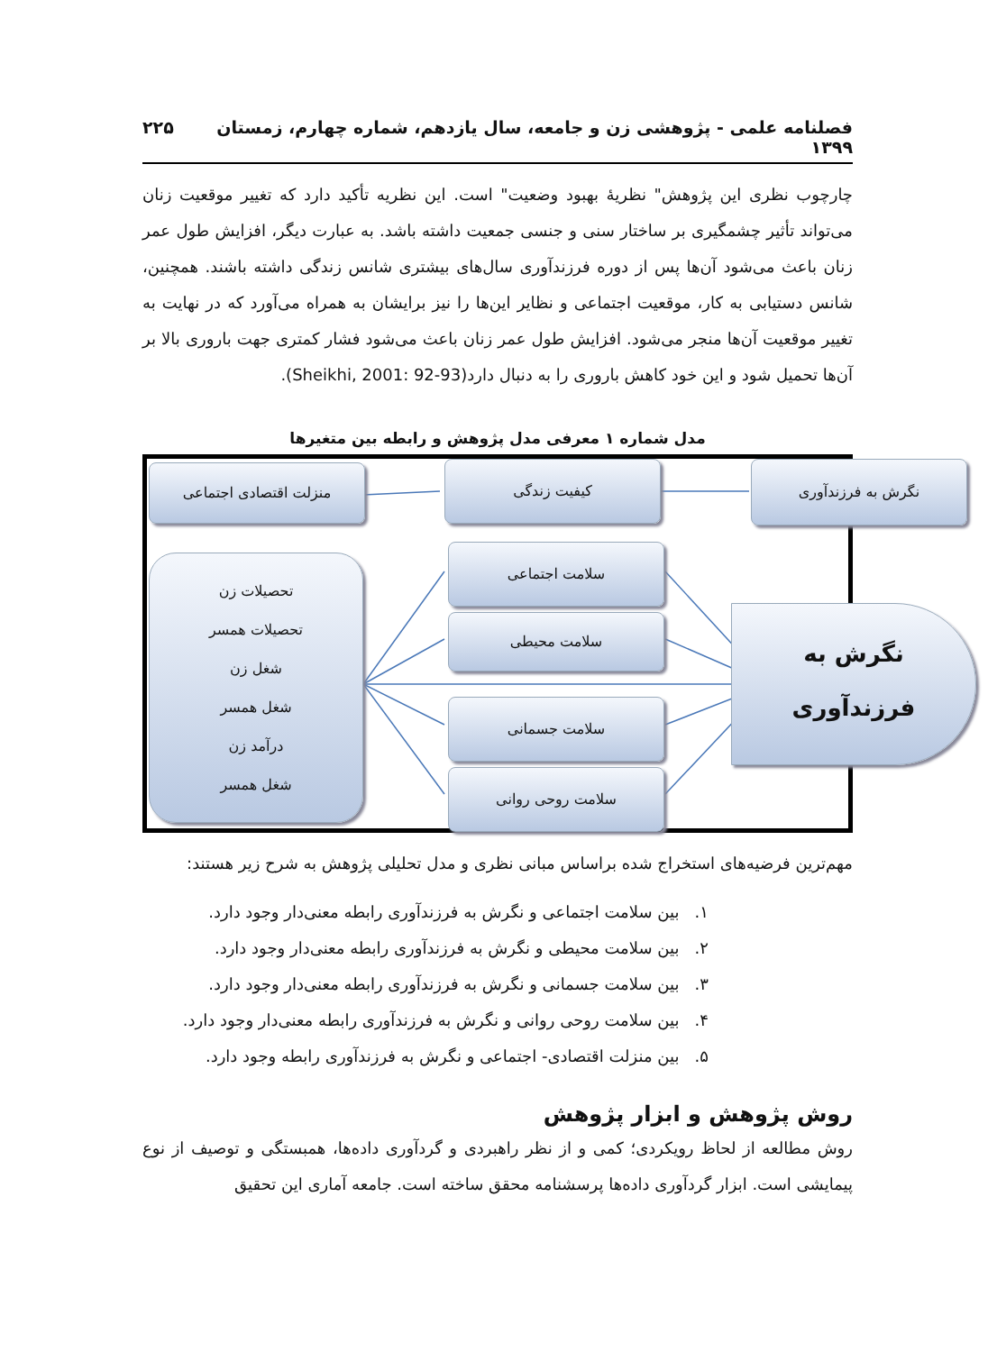فصلنامه علمی - پژوهشی زن و جامعه، سال یازدهم، شماره چهارم، زمستان ۱۳۹۹ ۲۲۵
چارچوب نظری این پژوهش" نظریهٔ بهبود وضعیت" است. این نظریه تأکید دارد که تغییر موقعیت زنان می‌تواند تأثیر چشمگیری بر ساختار سنی و جنسی جمعیت داشته باشد. به عبارت دیگر، افزایش طول عمر زنان باعث می‌شود آن‌ها پس از دوره فرزندآوری سال‌های بیشتری شانس زندگی داشته باشند. همچنین، شانس دستیابی به کار، موقعیت اجتماعی و نظایر این‌ها را نیز برایشان به همراه می‌آورد که در نهایت به تغییر موقعیت آن‌ها منجر می‌شود. افزایش طول عمر زنان باعث می‌شود فشار کمتری جهت باروری بالا بر آن‌ها تحمیل شود و این خود کاهش باروری را به دنبال دارد(Sheikhi, 2001: 92-93).
مدل شماره ۱ معرفی مدل پژوهش و رابطه بین متغیرها
منزلت اقتصادی اجتماعی کیفیت زندگی نگرش به فرزندآوری
تحصیلات زن
تحصیلات همسر
شغل زن
شغل همسر
درآمد زن
شغل همسر
سلامت اجتماعی
سلامت محیطی
سلامت جسمانی
سلامت روحی روانی
نگرش به
فرزندآوری
مهم‌ترین فرضیه‌های استخراج شده براساس مبانی نظری و مدل تحلیلی پژوهش به شرح زیر هستند:
۱. بین سلامت اجتماعی و نگرش به فرزندآوری رابطه معنی‌دار وجود دارد.
۲. بین سلامت محیطی و نگرش به فرزندآوری رابطه معنی‌دار وجود دارد.
۳. بین سلامت جسمانی و نگرش به فرزندآوری رابطه معنی‌دار وجود دارد.
۴. بین سلامت روحی روانی و نگرش به فرزندآوری رابطه معنی‌دار وجود دارد.
۵. بین منزلت اقتصادی- اجتماعی و نگرش به فرزندآوری رابطه وجود دارد.
روش پژوهش و ابزار پژوهش
روش مطالعه از لحاظ رویکردی؛ کمی و از نظر راهبردی و گردآوری داده‌ها، همبستگی و توصیف از نوع پیمایشی است. ابزار گردآوری داده‌ها پرسشنامه محقق ساخته است. جامعه آماری این تحقیق